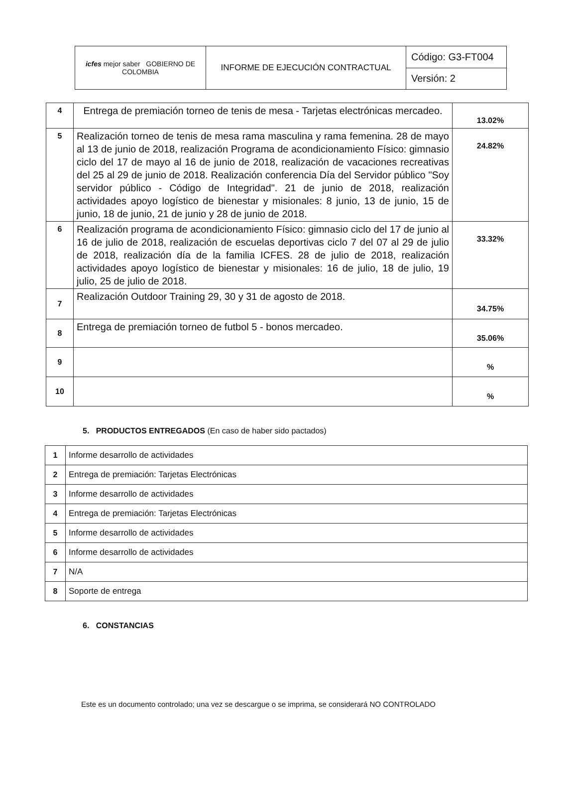| icfes mejor saber GOBIERNO DE COLOMBIA | INFORME DE EJECUCIÓN CONTRACTUAL | Código: G3-FT004 |
| | | Versión: 2 |
| 4 | Entrega de premiación torneo de tenis de mesa - Tarjetas electrónicas mercadeo. | 13.02% |
| 5 | Realización torneo de tenis de mesa rama masculina y rama femenina. 28 de mayo al 13 de junio de 2018, realización Programa de acondicionamiento Físico: gimnasio ciclo del 17 de mayo al 16 de junio de 2018, realización de vacaciones recreativas del 25 al 29 de junio de 2018. Realización conferencia Día del Servidor público "Soy servidor público - Código de Integridad". 21 de junio de 2018, realización actividades apoyo logístico de bienestar y misionales: 8 junio, 13 de junio, 15 de junio, 18 de junio, 21 de junio y 28 de junio de 2018. | 24.82% |
| 6 | Realización programa de acondicionamiento Físico: gimnasio ciclo del 17 de junio al 16 de julio de 2018, realización de escuelas deportivas ciclo 7 del 07 al 29 de julio de 2018, realización día de la familia ICFES. 28 de julio de 2018, realización actividades apoyo logístico de bienestar y misionales: 16 de julio, 18 de julio, 19 julio, 25 de julio de 2018. | 33.32% |
| 7 | Realización Outdoor Training 29, 30 y 31 de agosto de 2018. | 34.75% |
| 8 | Entrega de premiación torneo de futbol 5 - bonos mercadeo. | 35.06% |
| 9 | | % |
| 10 | | % |
5. PRODUCTOS ENTREGADOS (En caso de haber sido pactados)
| 1 | Informe desarrollo de actividades |
| 2 | Entrega de premiación: Tarjetas Electrónicas |
| 3 | Informe desarrollo de actividades |
| 4 | Entrega de premiación: Tarjetas Electrónicas |
| 5 | Informe desarrollo de actividades |
| 6 | Informe desarrollo de actividades |
| 7 | N/A |
| 8 | Soporte de entrega |
6. CONSTANCIAS
Este es un documento controlado; una vez se descargue o se imprima, se considerará NO CONTROLADO